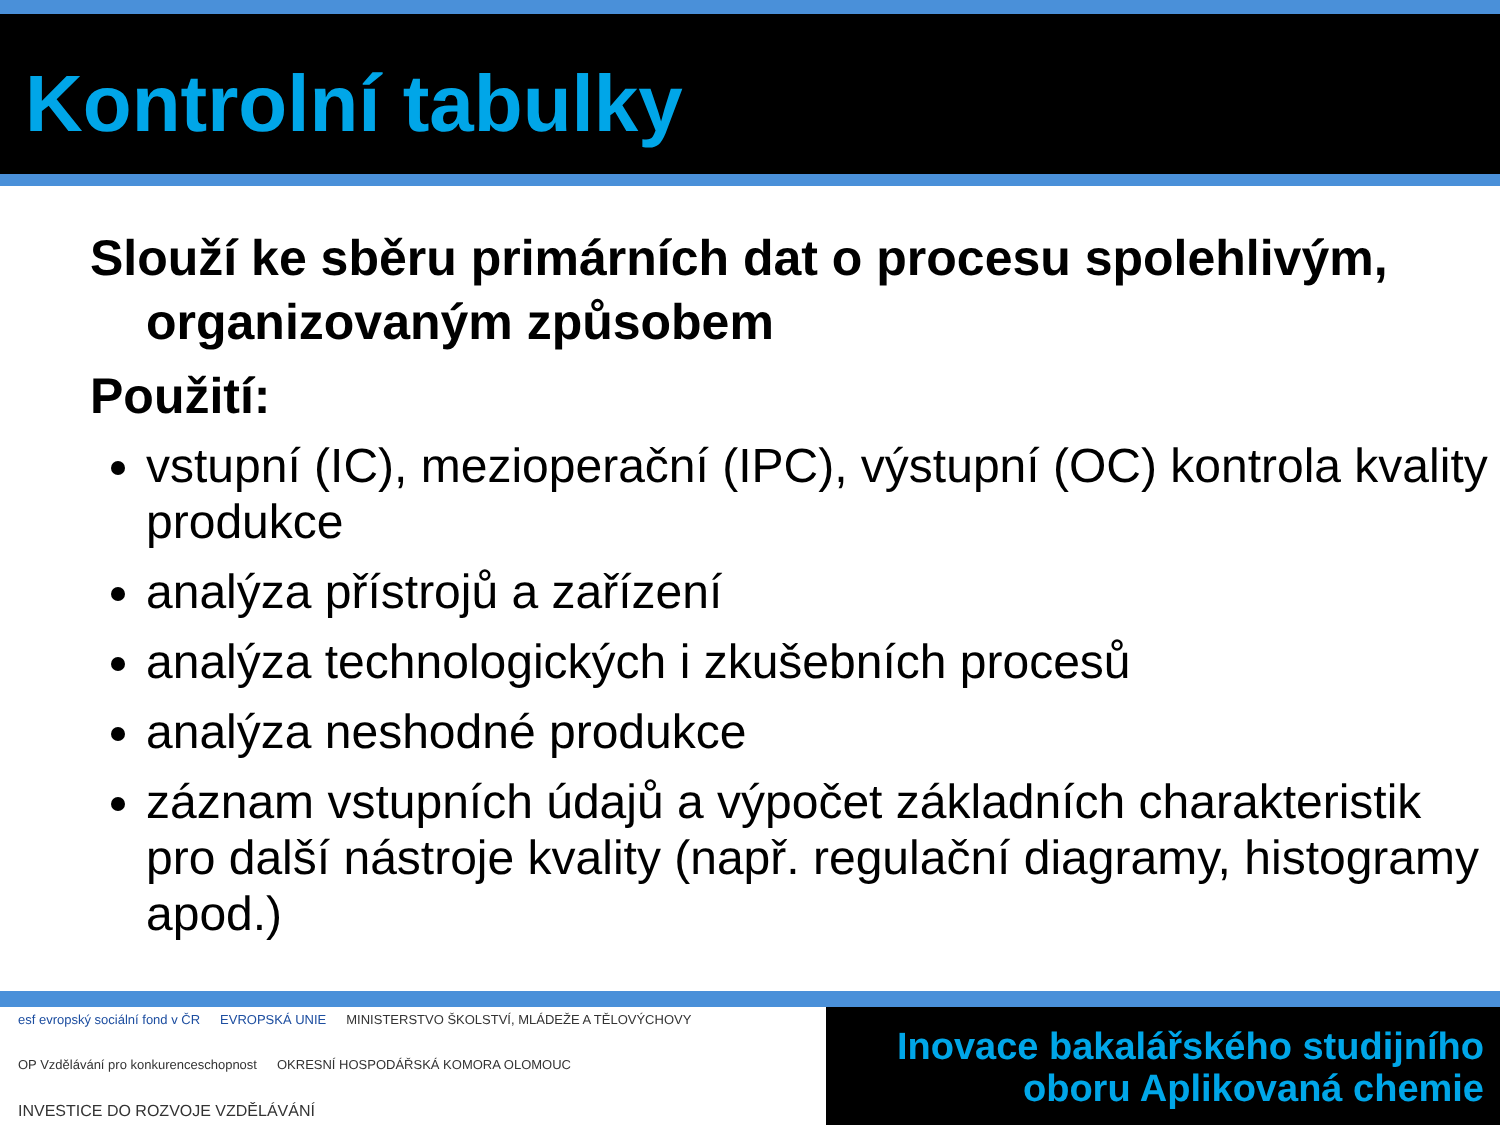Kontrolní tabulky
Slouží ke sběru primárních dat o procesu spolehlivým, organizovaným způsobem
Použití:
vstupní (IC), mezioperační (IPC), výstupní (OC) kontrola kvality produkce
analýza přístrojů a zařízení
analýza technologických i zkušebních procesů
analýza neshodné produkce
záznam vstupních údajů a výpočet základních charakteristik pro další nástroje kvality (např. regulační diagramy, histogramy apod.)
esf evropský sociální fond v ČR EVROPSKÁ UNIE MINISTERSTVO ŠKOLSTVÍ, MLÁDEŽE A TĚLOVÝCHOVY OP Vzdělávání pro konkurenceschopnost OKRESNÍ HOSPODÁŘSKÁ KOMORA OLOMOUC INVESTICE DO ROZVOJE VZDĚLÁVÁNÍ
Inovace bakalářského studijního
oboru Aplikovaná chemie